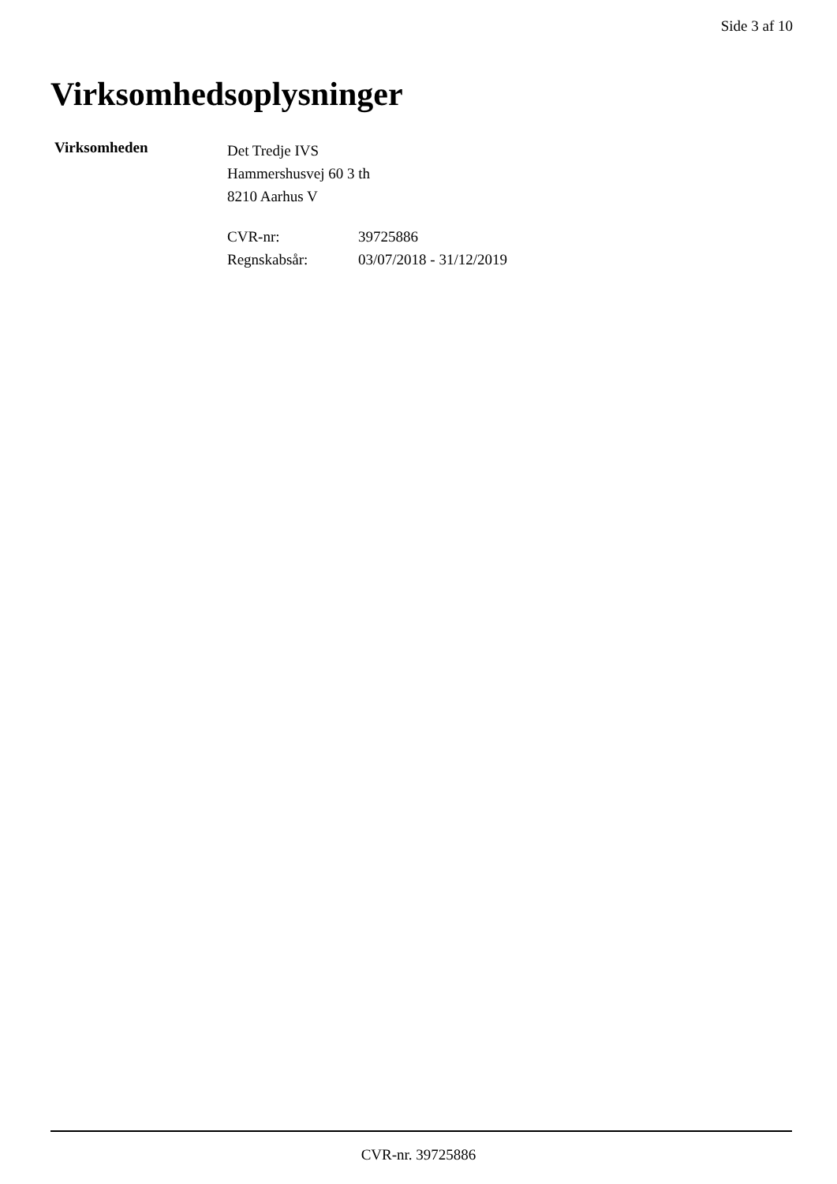Side 3 af 10
Virksomhedsoplysninger
Virksomheden
Det Tredje IVS
Hammershusvej 60 3 th
8210 Aarhus V
| CVR-nr: | 39725886 |
| Regnskabsår: | 03/07/2018 - 31/12/2019 |
CVR-nr. 39725886